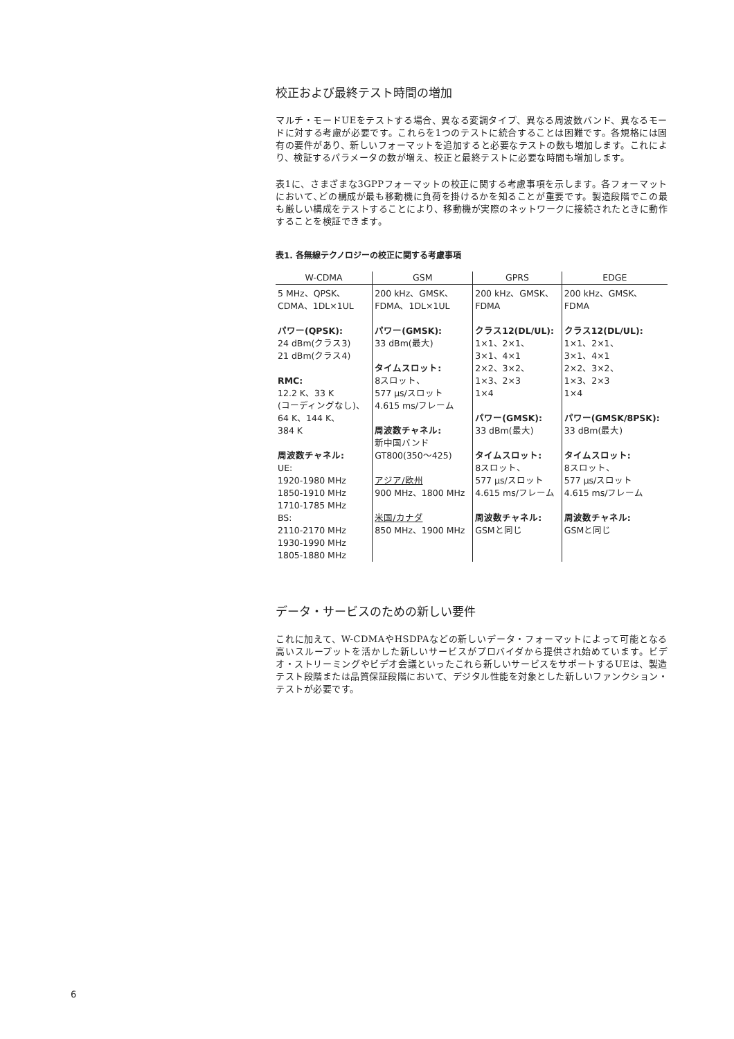校正および最終テスト時間の増加
マルチ・モードUEをテストする場合、異なる変調タイプ、異なる周波数バンド、異なるモードに対する考慮が必要です。これらを1つのテストに統合することは困難です。各規格には固有の要件があり、新しいフォーマットを追加すると必要なテストの数も増加します。これにより、検証するパラメータの数が増え、校正と最終テストに必要な時間も増加します。
表1に、さまざまな3GPPフォーマットの校正に関する考慮事項を示します。各フォーマットにおいて､どの構成が最も移動機に負荷を掛けるかを知ることが重要です。製造段階でこの最も厳しい構成をテストすることにより、移動機が実際のネットワークに接続されたときに動作することを検証できます。
表1. 各無線テクノロジーの校正に関する考慮事項
| W-CDMA | GSM | GPRS | EDGE |
| --- | --- | --- | --- |
| 5 MHz、QPSK、 CDMA、1DL×1UL パワー(QPSK): 24 dBm(クラス3) 21 dBm(クラス4) RMC: 12.2 K、33 K (コーディングなし)、 64 K、144 K、 384 K 周波数チャネル: UE: 1920-1980 MHz 1850-1910 MHz 1710-1785 MHz BS: 2110-2170 MHz 1930-1990 MHz 1805-1880 MHz | 200 kHz、GMSK、 FDMA、1DL×1UL パワー(GMSK): 33 dBm(最大) タイムスロット: 8スロット、 577 µs/スロット 4.615 ms/フレーム 周波数チャネル: 新中国バンド GT800(350〜425) アジア/欧州 900 MHz、1800 MHz 米国/カナダ 850 MHz、1900 MHz | 200 kHz、GMSK、 FDMA クラス12(DL/UL): 1×1、2×1、 3×1、4×1 2×2、3×2、 1×3、2×3 1×4 パワー(GMSK): 33 dBm(最大) タイムスロット: 8スロット、 577 µs/スロット 4.615 ms/フレーム 周波数チャネル: GSMと同じ | 200 kHz、GMSK、 FDMA クラス12(DL/UL): 1×1、2×1、 3×1、4×1 2×2、3×2、 1×3、2×3 1×4 パワー(GMSK/8PSK): 33 dBm(最大) タイムスロット: 8スロット、 577 µs/スロット 4.615 ms/フレーム 周波数チャネル: GSMと同じ |
データ・サービスのための新しい要件
これに加えて、W-CDMAやHSDPAなどの新しいデータ・フォーマットによって可能となる高いスループットを活かした新しいサービスがプロバイダから提供され始めています。ビデオ・ストリーミングやビデオ会議といったこれら新しいサービスをサポートするUEは、製造テスト段階または品質保証段階において、デジタル性能を対象とした新しいファンクション・テストが必要です。
6